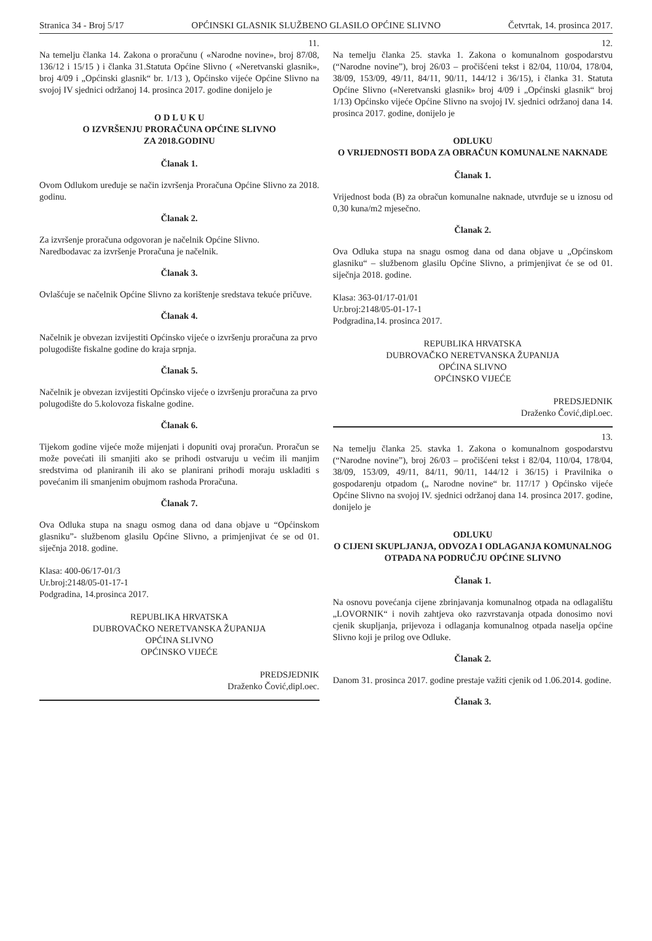Stranica 34 - Broj 5/17 OPĆINSKI GLASNIK SLUŽBENO GLASILO OPĆINE SLIVNO Četvrtak, 14. prosinca 2017.
11.
Na temelju članka 14. Zakona o proračunu ( «Narodne novine», broj 87/08, 136/12 i 15/15 ) i članka 31.Statuta Općine Slivno ( «Neretvanski glasnik», broj 4/09 i „Općinski glasnik“ br. 1/13 ), Općinsko vijeće Općine Slivno na svojoj IV sjednici održanoj 14. prosinca 2017. godine donijelo je
O D L U K U
O IZVRŠENJU PRORAČUNA OPĆINE SLIVNO
ZA 2018.GODINU
Članak 1.
Ovom Odlukom uređuje se način izvršenja Proračuna Općine Slivno za 2018. godinu.
Članak 2.
Za izvršenje proračuna odgovoran je načelnik Općine Slivno.
Naredbodavac za izvršenje Proračuna je načelnik.
Članak 3.
Ovlašćuje se načelnik Općine Slivno za korištenje sredstava tekuće pričuve.
Članak 4.
Načelnik je obvezan izvijestiti Općinsko vijeće o izvršenju proračuna za prvo
polugodište fiskalne godine do kraja srpnja.
Članak 5.
Načelnik je obvezan izvijestiti Općinsko vijeće o izvršenju proračuna za prvo
polugodište do 5.kolovoza fiskalne godine.
Članak 6.
Tijekom godine vijeće može mijenjati i dopuniti ovaj proračun. Proračun se može povećati ili smanjiti ako se prihodi ostvaruju u većim ili manjim sredstvima od planiranih ili ako se planirani prihodi moraju uskladiti s povećanim ili smanjenim obujmom rashoda Proračuna.
Članak 7.
Ova Odluka stupa na snagu osmog dana od dana objave u “Općinskom glasniku”- službenom glasilu Općine Slivno, a primjenjivat će se od 01. siječnja 2018. godine.
Klasa: 400-06/17-01/3
Ur.broj:2148/05-01-17-1
Podgradina, 14.prosinca 2017.
REPUBLIKA HRVATSKA
DUBROVAČKO NERETVANSKA ŽUPANIJA
OPĆINA SLIVNO
OPĆINSKO VIJEĆE
PREDSJEDNIK
Draženko Čović,dipl.oec.
12.
Na temelju članka 25. stavka 1. Zakona o komunalnom gospodarstvu (“Narodne novine”), broj 26/03 – pročišćeni tekst i 82/04, 110/04, 178/04, 38/09, 153/09, 49/11, 84/11, 90/11, 144/12 i 36/15), i članka 31. Statuta Općine Slivno («Neretvanski glasnik» broj 4/09 i „Općinski glasnik“ broj 1/13) Općinsko vijeće Općine Slivno na svojoj IV. sjednici održanoj dana 14. prosinca 2017. godine, donijelo je
ODLUKU
O VRIJEDNOSTI BODA ZA OBRAČUN KOMUNALNE NAKNADE
Članak 1.
Vrijednost boda (B) za obračun komunalne naknade, utvrđuje se u iznosu od 0,30 kuna/m2 mjesečno.
Članak 2.
Ova Odluka stupa na snagu osmog dana od dana objave u „Općinskom glasniku“ – službenom glasilu Općine Slivno, a primjenjivat će se od 01. siječnja 2018. godine.
Klasa: 363-01/17-01/01
Ur.broj:2148/05-01-17-1
Podgradina,14. prosinca 2017.
REPUBLIKA HRVATSKA
DUBROVAČKO NERETVANSKA ŽUPANIJA
OPĆINA SLIVNO
OPĆINSKO VIJEĆE
PREDSJEDNIK
Draženko Čović,dipl.oec.
13.
Na temelju članka 25. stavka 1. Zakona o komunalnom gospodarstvu (“Narodne novine”), broj 26/03 – pročišćeni tekst i 82/04, 110/04, 178/04, 38/09, 153/09, 49/11, 84/11, 90/11, 144/12 i 36/15) i Pravilnika o gospodarenju otpadom („ Narodne novine“ br. 117/17 ) Općinsko vijeće Općine Slivno na svojoj IV. sjednici održanoj dana 14. prosinca 2017. godine, donijelo je
ODLUKU
O CIJENI SKUPLJANJA, ODVOZA I ODLAGANJA KOMUNALNOG OTPADA NA PODRUČJU OPĆINE SLIVNO
Članak 1.
Na osnovu povećanja cijene zbrinjavanja komunalnog otpada na odlagalištu „LOVORNIK“ i novih zahtjeva oko razvrstavanja otpada donosimo novi cjenik skupljanja, prijevoza i odlaganja komunalnog otpada naselja općine Slivno koji je prilog ove Odluke.
Članak 2.
Danom 31. prosinca 2017. godine prestaje važiti cjenik od 1.06.2014. godine.
Članak 3.